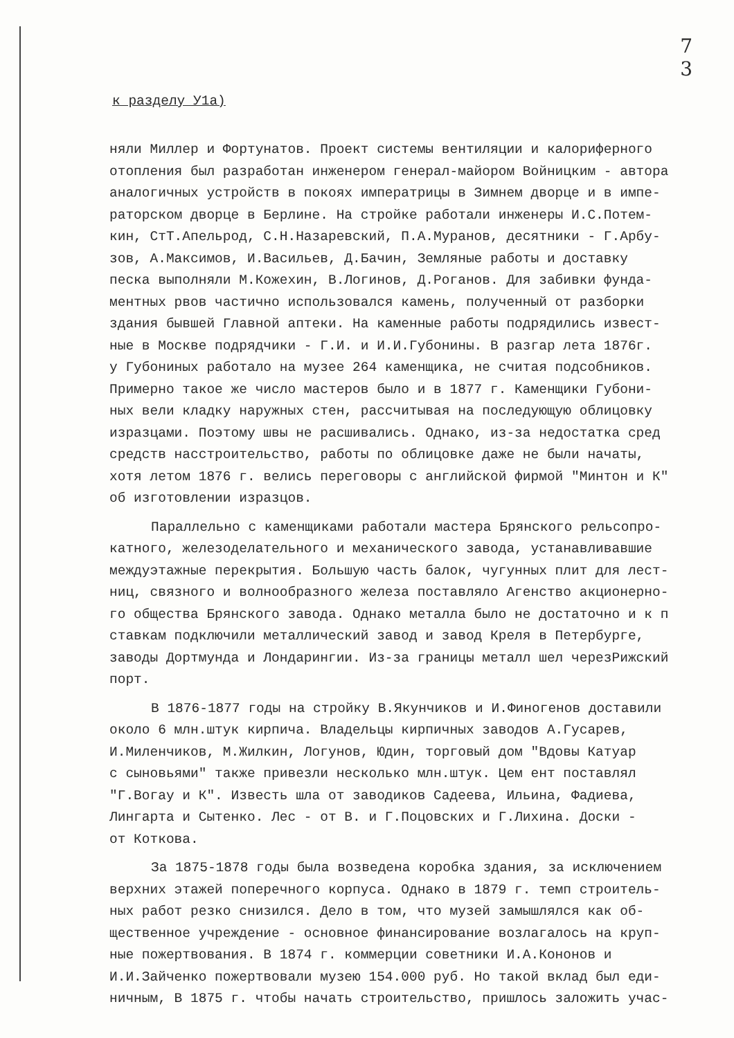7
3
к разделу У1а)
няли Миллер и Фортунатов. Проект системы вентиляции и калориферного
отопления был разработан инженером генерал-майором Войницким - автора
аналогичных устройств в покоях императрицы в Зимнем дворце и в импе-
раторском дворце в Берлине. На стройке работали инженеры И.С.Потем-
кин, СтТ.Апельрод, С.Н.Назаревский, П.А.Муранов, десятники - Г.Арбу-
зов, А.Максимов, И.Васильев, Д.Бачин, Земляные работы и доставку
песка выполняли М.Кожехин, В.Логинов, Д.Роганов. Для забивки фунда-
ментных рвов частично использовался камень, полученный от разборки
здания бывшей Главной аптеки. На каменные работы подрядились извест-
ные в Москве подрядчики - Г.И. и И.И.Губонины. В разгар лета 1876г.
у Губониных работало на музее 264 каменщика, не считая подсобников.
Примерно такое же число мастеров было и в 1877 г. Каменщики Губони-
ных вели кладку наружных стен, рассчитывая на последующую облицовку
изразцами. Поэтому швы не расшивались. Однако, из-за недостатка сред
средств насстроительство, работы по облицовке даже не были начаты,
хотя летом 1876 г. велись переговоры с английской фирмой "Минтон и К"
об изготовлении изразцов.
Параллельно с каменщиками работали мастера Брянского рельсопро-
катного, железоделательного и механического завода, устанавливавшие
междуэтажные перекрытия. Большую часть балок, чугунных плит для лест-
ниц, связного и волнообразного железа поставляло Агенство акционерно-
го общества Брянского завода. Однако металла было не достаточно и к п
ставкам подключили металлический завод и завод Креля в Петербурге,
заводы Дортмунда и Лондарингии. Из-за границы металл шел черезРижский
порт.
В 1876-1877 годы на стройку В.Якунчиков и И.Финогенов доставили
около 6 млн.штук кирпича. Владельцы кирпичных заводов А.Гусарев,
И.Миленчиков, М.Жилкин, Логунов, Юдин, торговый дом "Вдовы Катуар
с сыновьями" также привезли несколько млн.штук. Цем ент поставлял
"Г.Вогау и К". Известь шла от заводиков Садеева, Ильина, Фадиева,
Лингарта и Сытенко. Лес - от В. и Г.Поцовских и Г.Лихина. Доски -
от Коткова.
За 1875-1878 годы была возведена коробка здания, за исключением
верхних этажей поперечного корпуса. Однако в 1879 г. темп строитель-
ных работ резко снизился. Дело в том, что музей замышлялся как об-
щественное учреждение - основное финансирование возлагалось на круп-
ные пожертвования. В 1874 г. коммерции советники И.А.Кононов и
И.И.Зайченко пожертвовали музею 154.000 руб. Но такой вклад был еди-
ничным, В 1875 г. чтобы начать строительство, пришлось заложить учас-